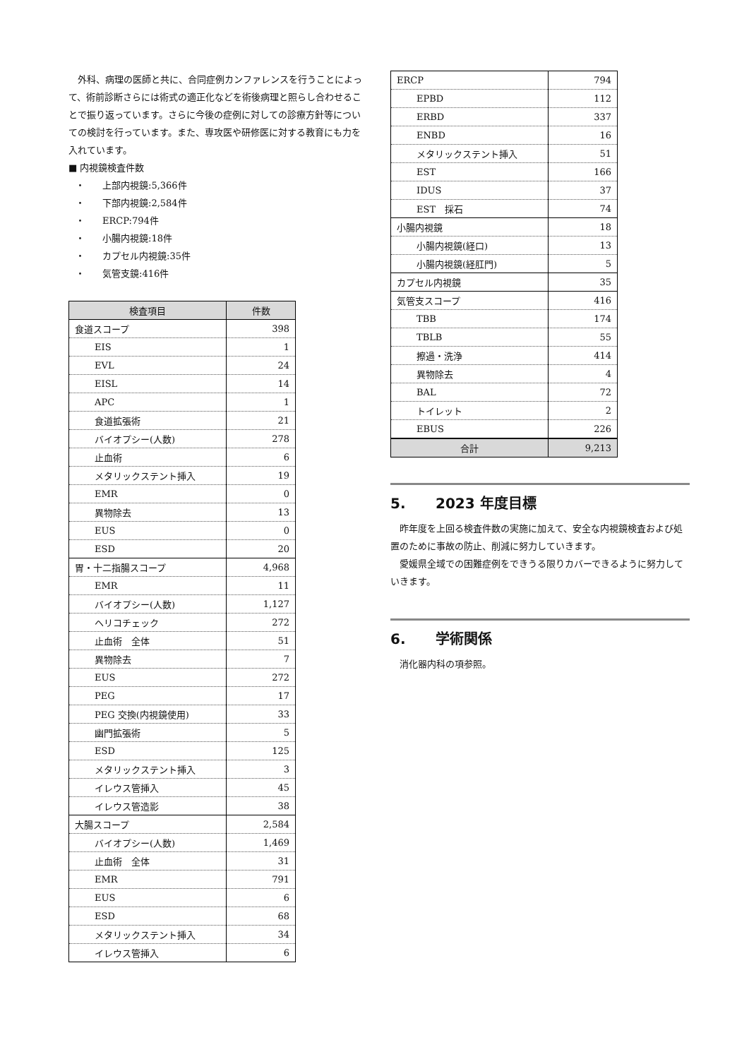外科、病理の医師と共に、合同症例カンファレンスを行うことによって、術前診断さらには術式の適正化などを術後病理と照らし合わせることで振り返っています。さらに今後の症例に対しての診療方針等についての検討を行っています。また、専攻医や研修医に対する教育にも力を入れています。
■ 内視鏡検査件数
・ 上部内視鏡:5,366件
・ 下部内視鏡:2,584件
・ ERCP:794件
・ 小腸内視鏡:18件
・ カプセル内視鏡:35件
・ 気管支鏡:416件
| 検査項目 | 件数 |
| --- | --- |
| 食道スコープ | 398 |
| EIS | 1 |
| EVL | 24 |
| EISL | 14 |
| APC | 1 |
| 食道拡張術 | 21 |
| バイオプシー(人数) | 278 |
| 止血術 | 6 |
| メタリックステント挿入 | 19 |
| EMR | 0 |
| 異物除去 | 13 |
| EUS | 0 |
| ESD | 20 |
| 胃・十二指腸スコープ | 4,968 |
| EMR | 11 |
| バイオプシー(人数) | 1,127 |
| ヘリコチェック | 272 |
| 止血術 全体 | 51 |
| 異物除去 | 7 |
| EUS | 272 |
| PEG | 17 |
| PEG 交換(内視鏡使用) | 33 |
| 幽門拡張術 | 5 |
| ESD | 125 |
| メタリックステント挿入 | 3 |
| イレウス管挿入 | 45 |
| イレウス管造影 | 38 |
| 大腸スコープ | 2,584 |
| バイオプシー(人数) | 1,469 |
| 止血術 全体 | 31 |
| EMR | 791 |
| EUS | 6 |
| ESD | 68 |
| メタリックステント挿入 | 34 |
| イレウス管挿入 | 6 |
| ERCP | 794 |
| EPBD | 112 |
| ERBD | 337 |
| ENBD | 16 |
| メタリックステント挿入 | 51 |
| EST | 166 |
| IDUS | 37 |
| EST 採石 | 74 |
| 小腸内視鏡 | 18 |
| 小腸内視鏡(経口) | 13 |
| 小腸内視鏡(経肛門) | 5 |
| カプセル内視鏡 | 35 |
| 気管支スコープ | 416 |
| TBB | 174 |
| TBLB | 55 |
| 擦過・洗浄 | 414 |
| 異物除去 | 4 |
| BAL | 72 |
| トイレット | 2 |
| EBUS | 226 |
| 合計 | 9,213 |
5. 2023 年度目標
　昨年度を上回る検査件数の実施に加えて、安全な内視鏡検査および処置のために事故の防止、削減に努力していきます。
　愛媛県全域での困難症例をできうる限りカバーできるように努力していきます。
6. 学術関係
　消化器内科の項参照。